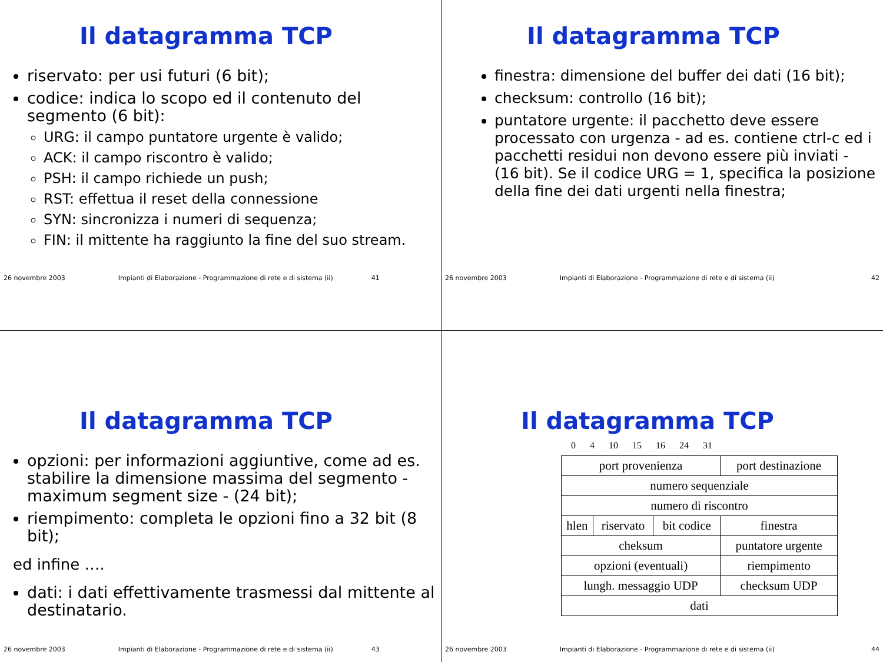Il datagramma TCP
riservato: per usi futuri (6 bit);
codice: indica lo scopo ed il contenuto del segmento (6 bit):
URG: il campo puntatore urgente è valido;
ACK: il campo riscontro è valido;
PSH: il campo richiede un push;
RST: effettua il reset della connessione
SYN: sincronizza i numeri di sequenza;
FIN: il mittente ha raggiunto la fine del suo stream.
26 novembre 2003 Impianti di Elaborazione - Programmazione di rete e di sistema (ii) 41
Il datagramma TCP
finestra: dimensione del buffer dei dati (16 bit);
checksum: controllo (16 bit);
puntatore urgente: il pacchetto deve essere processato con urgenza - ad es. contiene ctrl-c ed i pacchetti residui non devono essere più inviati - (16 bit). Se il codice URG = 1, specifica la posizione della fine dei dati urgenti nella finestra;
26 novembre 2003 Impianti di Elaborazione - Programmazione di rete e di sistema (ii) 42
Il datagramma TCP
opzioni: per informazioni aggiuntive, come ad es. stabilire la dimensione massima del segmento - maximum segment size - (24 bit);
riempimento: completa le opzioni fino a 32 bit (8 bit);
ed infine ….
dati: i dati effettivamente trasmessi dal mittente al destinatario.
26 novembre 2003 Impianti di Elaborazione - Programmazione di rete e di sistema (ii) 43
Il datagramma TCP
0 4 10 15 16 24 31
| port provenienza | | | port destinazione | |
| numero sequenziale | | | | |
| numero di riscontro | | | | |
| hlen | riservato | bit codice | finestra | |
| cheksum | | | puntatore urgente | |
| opzioni (eventuali) | | | | riempimento |
| lungh. messaggio UDP | | | checksum UDP | |
| dati | | | | |
26 novembre 2003 Impianti di Elaborazione - Programmazione di rete e di sistema (ii) 44